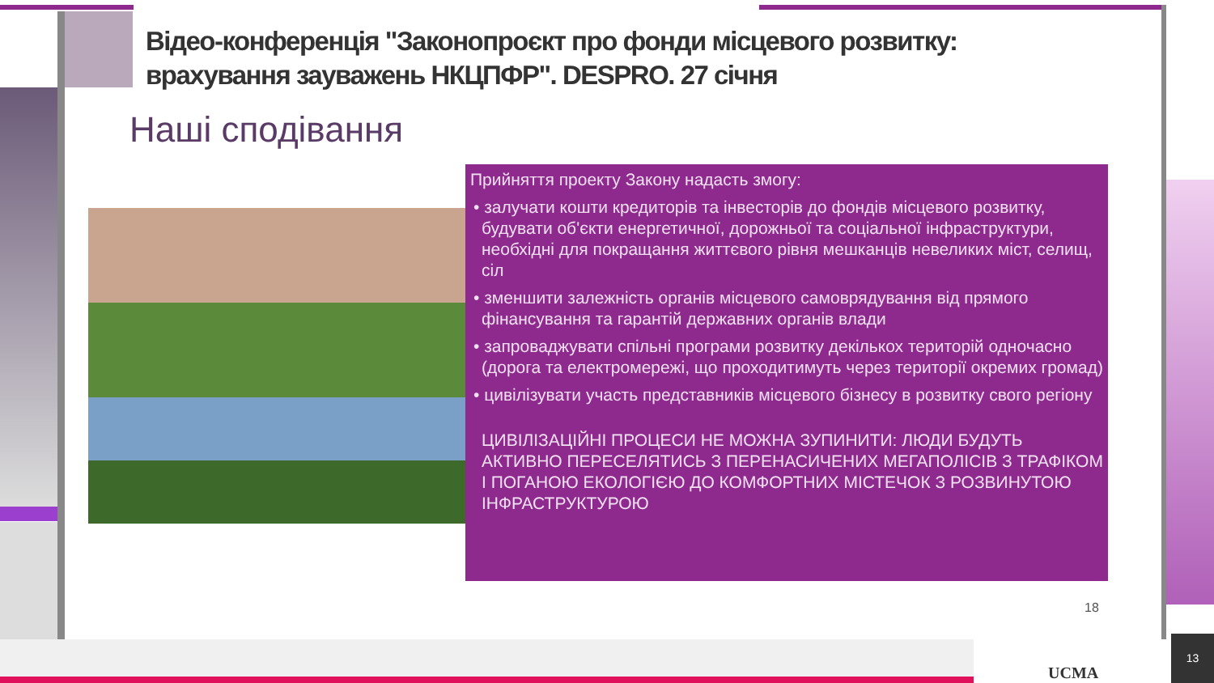Відео-конференція "Законопроєкт про фонди місцевого розвитку: врахування зауважень НКЦПФР". DESPRO. 27 січня
Наші сподівання
Прийняття проекту Закону надасть змогу:
• залучати кошти кредиторів та інвесторів до фондів місцевого розвитку, будувати об'єкти енергетичної, дорожньої та соціальної інфраструктури, необхідні для покращання життєвого рівня мешканців невеликих міст, селищ, сіл
• зменшити залежність органів місцевого самоврядування від прямого фінансування та гарантій державних органів влади
• запроваджувати спільні програми розвитку декількох територій одночасно (дорога та електромережі, що проходитимуть через території окремих громад)
• цивілізувати участь представників місцевого бізнесу в розвитку свого регіону
ЦИВІЛІЗАЦІЙНІ ПРОЦЕСИ НЕ МОЖНА ЗУПИНИТИ: ЛЮДИ БУДУТЬ АКТИВНО ПЕРЕСЕЛЯТИСЬ З ПЕРЕНАСИЧЕНИХ МЕГАПОЛІСІВ З ТРАФІКОМ І ПОГАНОЮ ЕКОЛОГІЄЮ ДО КОМФОРТНИХ МІСТЕЧОК З РОЗВИНУТОЮ ІНФРАСТРУКТУРОЮ
18
UCMA
13